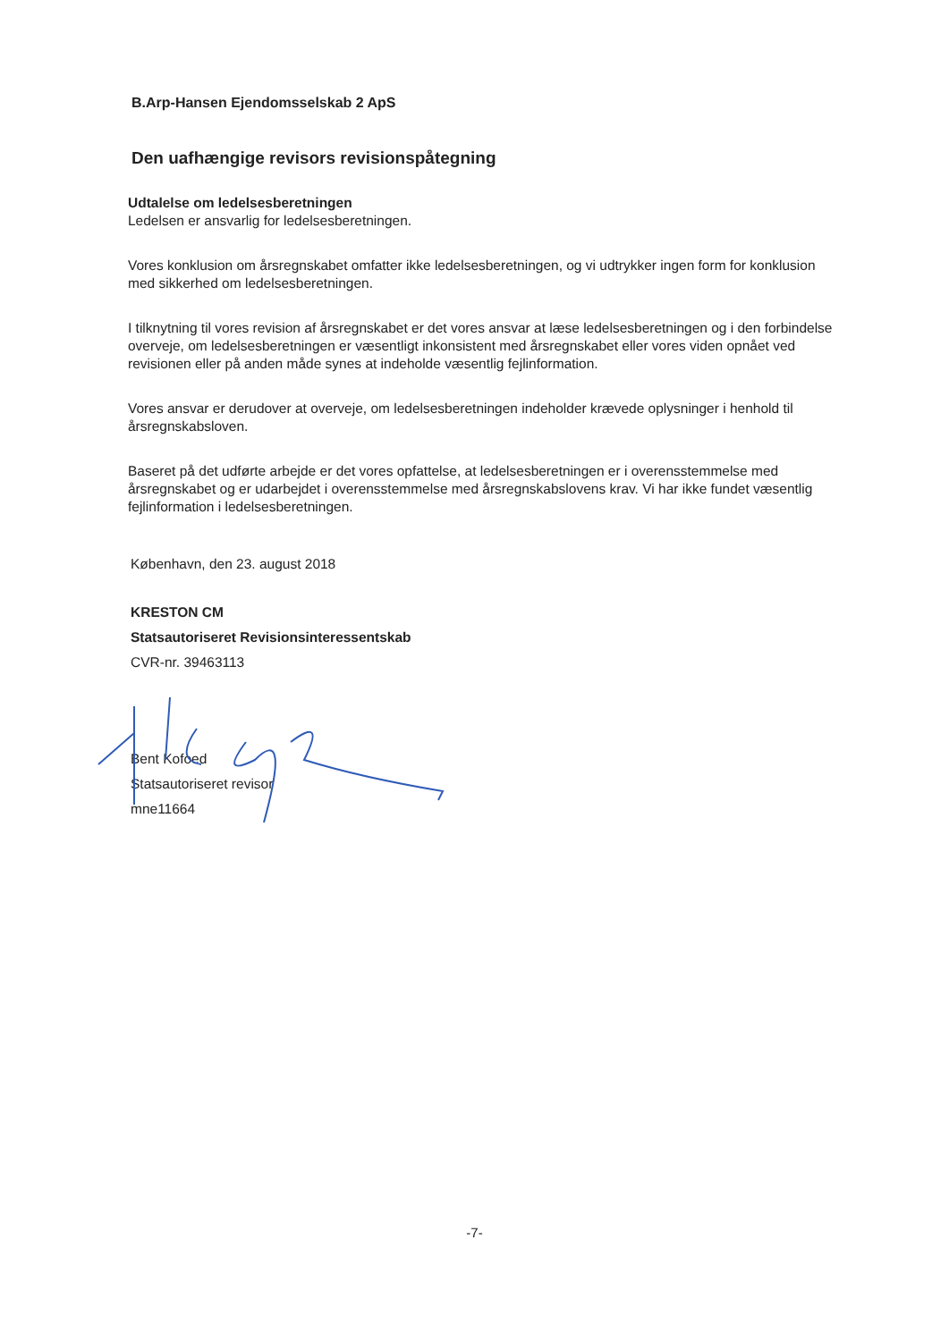B.Arp-Hansen Ejendomsselskab 2 ApS
Den uafhængige revisors revisionspåtegning
Udtalelse om ledelsesberetningen
Ledelsen er ansvarlig for ledelsesberetningen.
Vores konklusion om årsregnskabet omfatter ikke ledelsesberetningen, og vi udtrykker ingen form for konklusion med sikkerhed om ledelsesberetningen.
I tilknytning til vores revision af årsregnskabet er det vores ansvar at læse ledelsesberetningen og i den forbindelse overveje, om ledelsesberetningen er væsentligt inkonsistent med årsregnskabet eller vores viden opnået ved revisionen eller på anden måde synes at indeholde væsentlig fejlinformation.
Vores ansvar er derudover at overveje, om ledelsesberetningen indeholder krævede oplysninger i henhold til årsregnskabsloven.
Baseret på det udførte arbejde er det vores opfattelse, at ledelsesberetningen er i overensstemmelse med årsregnskabet og er udarbejdet i overensstemmelse med årsregnskabslovens krav. Vi har ikke fundet væsentlig fejlinformation i ledelsesberetningen.
København, den 23. august 2018
KRESTON CM
Statsautoriseret Revisionsinteressentskab
CVR-nr. 39463113
Bent Kofoed
Statsautoriseret revisor
mne11664
-7-